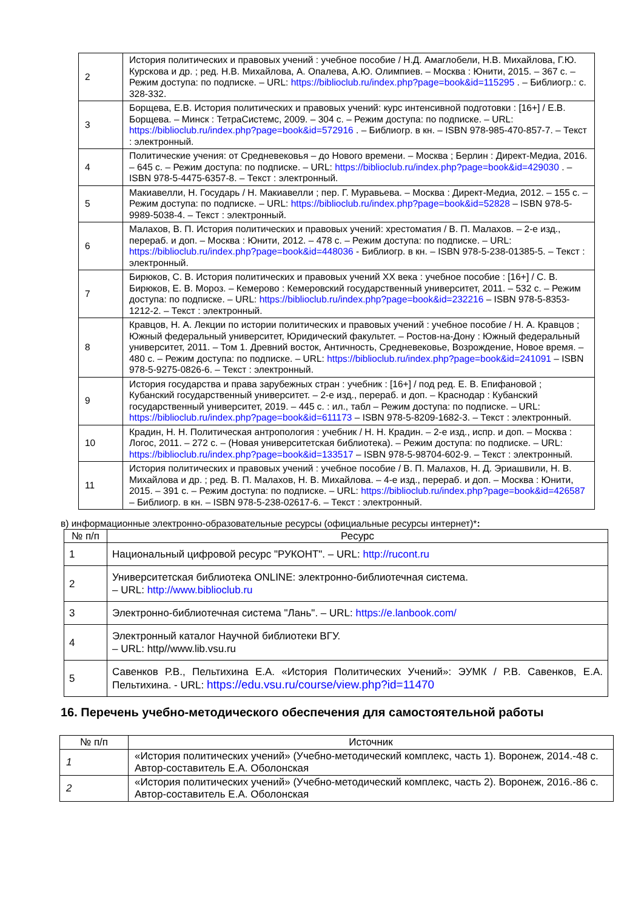| 2 | История политических и правовых учений : учебное пособие / Н.Д. Амаглобели, Н.В. Михайлова, Г.Ю. Курскова и др. ; ред. Н.В. Михайлова, А. Опалева, А.Ю. Олимпиев. – Москва : Юнити, 2015. – 367 с. – Режим доступа: по подписке. – URL: https://biblioclub.ru/index.php?page=book&id=115295 . – Библиогр.: с. 328-332. |
| 3 | Борщева, Е.В. История политических и правовых учений: курс интенсивной подготовки : [16+] / Е.В. Борщева. – Минск : ТетраСистемс, 2009. – 304 с. – Режим доступа: по подписке. – URL: https://biblioclub.ru/index.php?page=book&id=572916 . – Библиогр. в кн. – ISBN 978-985-470-857-7. – Текст : электронный. |
| 4 | Политические учения: от Средневековья – до Нового времени. – Москва ; Берлин : Директ-Медиа, 2016. – 645 с. – Режим доступа: по подписке. – URL: https://biblioclub.ru/index.php?page=book&id=429030 . – ISBN 978-5-4475-6357-8. – Текст : электронный. |
| 5 | Макиавелли, Н. Государь / Н. Макиавелли ; пер. Г. Муравьева. – Москва : Директ-Медиа, 2012. – 155 с. – Режим доступа: по подписке. – URL: https://biblioclub.ru/index.php?page=book&id=52828 – ISBN 978-5-9989-5038-4. – Текст : электронный. |
| 6 | Малахов, В. П. История политических и правовых учений: хрестоматия / В. П. Малахов. – 2-е изд., перераб. и доп. – Москва : Юнити, 2012. – 478 с. – Режим доступа: по подписке. – URL: https://biblioclub.ru/index.php?page=book&id=448036 - Библиогр. в кн. – ISBN 978-5-238-01385-5. – Текст : электронный. |
| 7 | Бирюков, С. В. История политических и правовых учений XX века : учебное пособие : [16+] / С. В. Бирюков, Е. В. Мороз. – Кемерово : Кемеровский государственный университет, 2011. – 532 с. – Режим доступа: по подписке. – URL: https://biblioclub.ru/index.php?page=book&id=232216 – ISBN 978-5-8353-1212-2. – Текст : электронный. |
| 8 | Кравцов, Н. А. Лекции по истории политических и правовых учений : учебное пособие / Н. А. Кравцов ; Южный федеральный университет, Юридический факультет. – Ростов-на-Дону : Южный федеральный университет, 2011. – Том 1. Древний восток, Античность, Средневековье, Возрождение, Новое время. – 480 с. – Режим доступа: по подписке. – URL: https://biblioclub.ru/index.php?page=book&id=241091 – ISBN 978-5-9275-0826-6. – Текст : электронный. |
| 9 | История государства и права зарубежных стран : учебник : [16+] / под ред. Е. В. Епифановой ; Кубанский государственный университет. – 2-е изд., перераб. и доп. – Краснодар : Кубанский государственный университет, 2019. – 445 с. : ил., табл – Режим доступа: по подписке. – URL: https://biblioclub.ru/index.php?page=book&id=611173 – ISBN 978-5-8209-1682-3. – Текст : электронный. |
| 10 | Крадин, Н. Н. Политическая антропология : учебник / Н. Н. Крадин. – 2-е изд., испр. и доп. – Москва : Логос, 2011. – 272 с. – (Новая университетская библиотека). – Режим доступа: по подписке. – URL: https://biblioclub.ru/index.php?page=book&id=133517 – ISBN 978-5-98704-602-9. – Текст : электронный. |
| 11 | История политических и правовых учений : учебное пособие / В. П. Малахов, Н. Д. Эриашвили, Н. В. Михайлова и др. ; ред. В. П. Малахов, Н. В. Михайлова. – 4-е изд., перераб. и доп. – Москва : Юнити, 2015. – 391 с. – Режим доступа: по подписке. – URL: https://biblioclub.ru/index.php?page=book&id=426587 – Библиогр. в кн. – ISBN 978-5-238-02617-6. – Текст : электронный. |
в) информационные электронно-образовательные ресурсы (официальные ресурсы интернет)*:
| № п/п | Ресурс |
| --- | --- |
| 1 | Национальный цифровой ресурс "РУКОНТ". – URL: http://rucont.ru |
| 2 | Университетская библиотека ONLINE: электронно-библиотечная система. – URL: http://www.biblioclub.ru |
| 3 | Электронно-библиотечная система "Лань". – URL: https://e.lanbook.com/ |
| 4 | Электронный каталог Научной библиотеки ВГУ. – URL: http//www.lib.vsu.ru |
| 5 | Савенков Р.В., Пельтихина Е.А. «История Политических Учений»: ЭУМК / Р.В. Савенков, Е.А. Пельтихина. - URL: https://edu.vsu.ru/course/view.php?id=11470 |
16. Перечень учебно-методического обеспечения для самостоятельной работы
| № п/п | Источник |
| --- | --- |
| 1 | «История политических учений» (Учебно-методический комплекс, часть 1). Воронеж, 2014.-48 с. Автор-составитель Е.А. Оболонская |
| 2 | «История политических учений» (Учебно-методический комплекс, часть 2). Воронеж, 2016.-86 с. Автор-составитель Е.А. Оболонская |